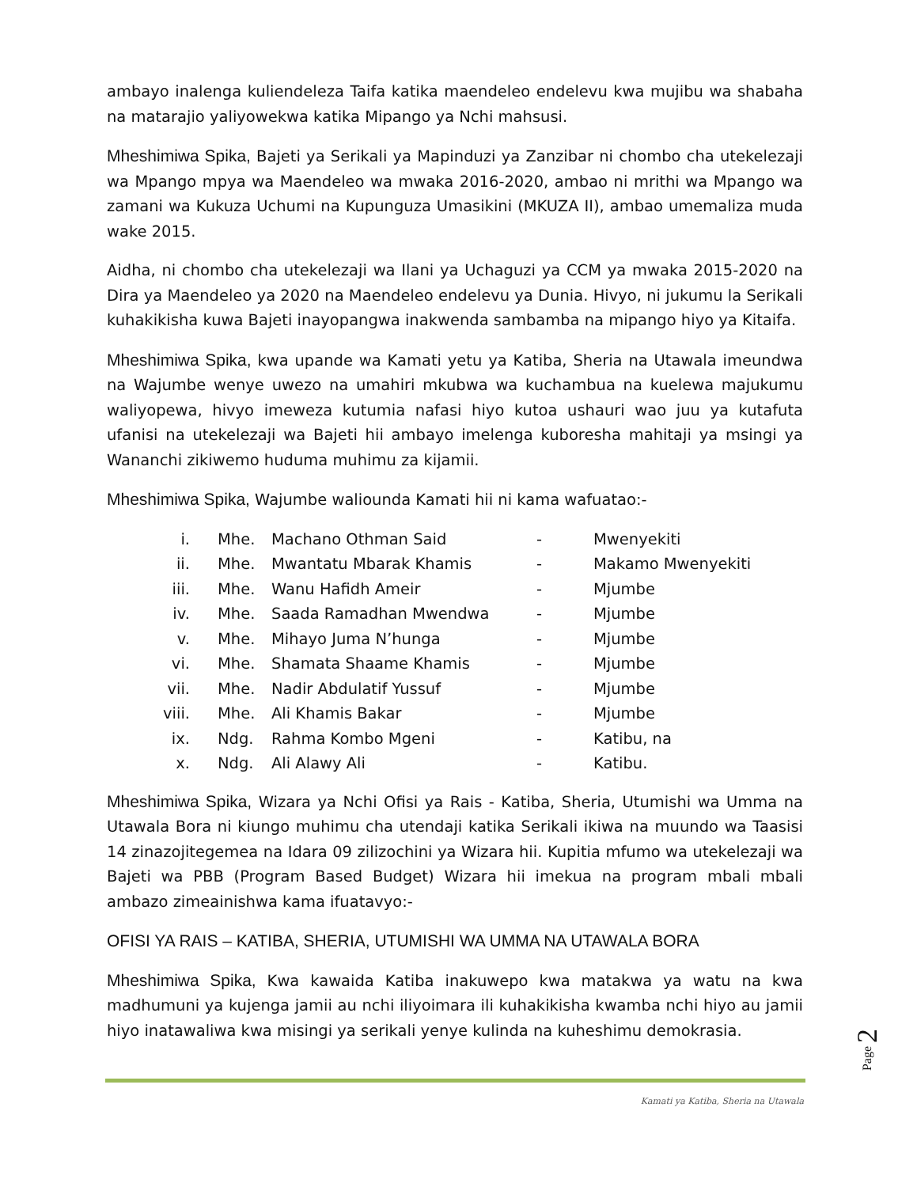ambayo inalenga kuliendeleza Taifa katika maendeleo endelevu kwa mujibu wa shabaha na matarajio yaliyowekwa katika Mipango ya Nchi mahsusi.
Mheshimiwa Spika, Bajeti ya Serikali ya Mapinduzi ya Zanzibar ni chombo cha utekelezaji wa Mpango mpya wa Maendeleo wa mwaka 2016-2020, ambao ni mrithi wa Mpango wa zamani wa Kukuza Uchumi na Kupunguza Umasikini (MKUZA II), ambao umemaliza muda wake 2015.
Aidha, ni chombo cha utekelezaji wa Ilani ya Uchaguzi ya CCM ya mwaka 2015-2020 na Dira ya Maendeleo ya 2020 na Maendeleo endelevu ya Dunia. Hivyo, ni jukumu la Serikali kuhakikisha kuwa Bajeti inayopangwa inakwenda sambamba na mipango hiyo ya Kitaifa.
Mheshimiwa Spika, kwa upande wa Kamati yetu ya Katiba, Sheria na Utawala imeundwa na Wajumbe wenye uwezo na umahiri mkubwa wa kuchambua na kuelewa majukumu waliyopewa, hivyo imeweza kutumia nafasi hiyo kutoa ushauri wao juu ya kutafuta ufanisi na utekelezaji wa Bajeti hii ambayo imelenga kuboresha mahitaji ya msingi ya Wananchi zikiwemo huduma muhimu za kijamii.
Mheshimiwa Spika, Wajumbe waliounda Kamati hii ni kama wafuatao:-
| i. | Mhe. | Machano Othman Said | - | Mwenyekiti |
| ii. | Mhe. | Mwantatu Mbarak Khamis | - | Makamo Mwenyekiti |
| iii. | Mhe. | Wanu Hafidh Ameir | - | Mjumbe |
| iv. | Mhe. | Saada Ramadhan Mwendwa | - | Mjumbe |
| v. | Mhe. | Mihayo Juma N’hunga | - | Mjumbe |
| vi. | Mhe. | Shamata Shaame Khamis | - | Mjumbe |
| vii. | Mhe. | Nadir Abdulatif Yussuf | - | Mjumbe |
| viii. | Mhe. | Ali Khamis Bakar | - | Mjumbe |
| ix. | Ndg. | Rahma Kombo Mgeni | - | Katibu, na |
| x. | Ndg. | Ali Alawy Ali | - | Katibu. |
Mheshimiwa Spika, Wizara ya Nchi Ofisi ya Rais - Katiba, Sheria, Utumishi wa Umma na Utawala Bora ni kiungo muhimu cha utendaji katika Serikali ikiwa na muundo wa Taasisi 14 zinazojitegemea na Idara 09 zilizochini ya Wizara hii. Kupitia mfumo wa utekelezaji wa Bajeti wa PBB (Program Based Budget) Wizara hii imekua na program mbali mbali ambazo zimeainishwa kama ifuatavyo:-
OFISI YA RAIS – KATIBA, SHERIA, UTUMISHI WA UMMA NA UTAWALA BORA
Mheshimiwa Spika, Kwa kawaida Katiba inakuwepo kwa matakwa ya watu na kwa madhumuni ya kujenga jamii au nchi iliyoimara ili kuhakikisha kwamba nchi hiyo au jamii hiyo inatawaliwa kwa misingi ya serikali yenye kulinda na kuheshimu demokrasia.
Page 2
Kamati ya Katiba, Sheria na Utawala